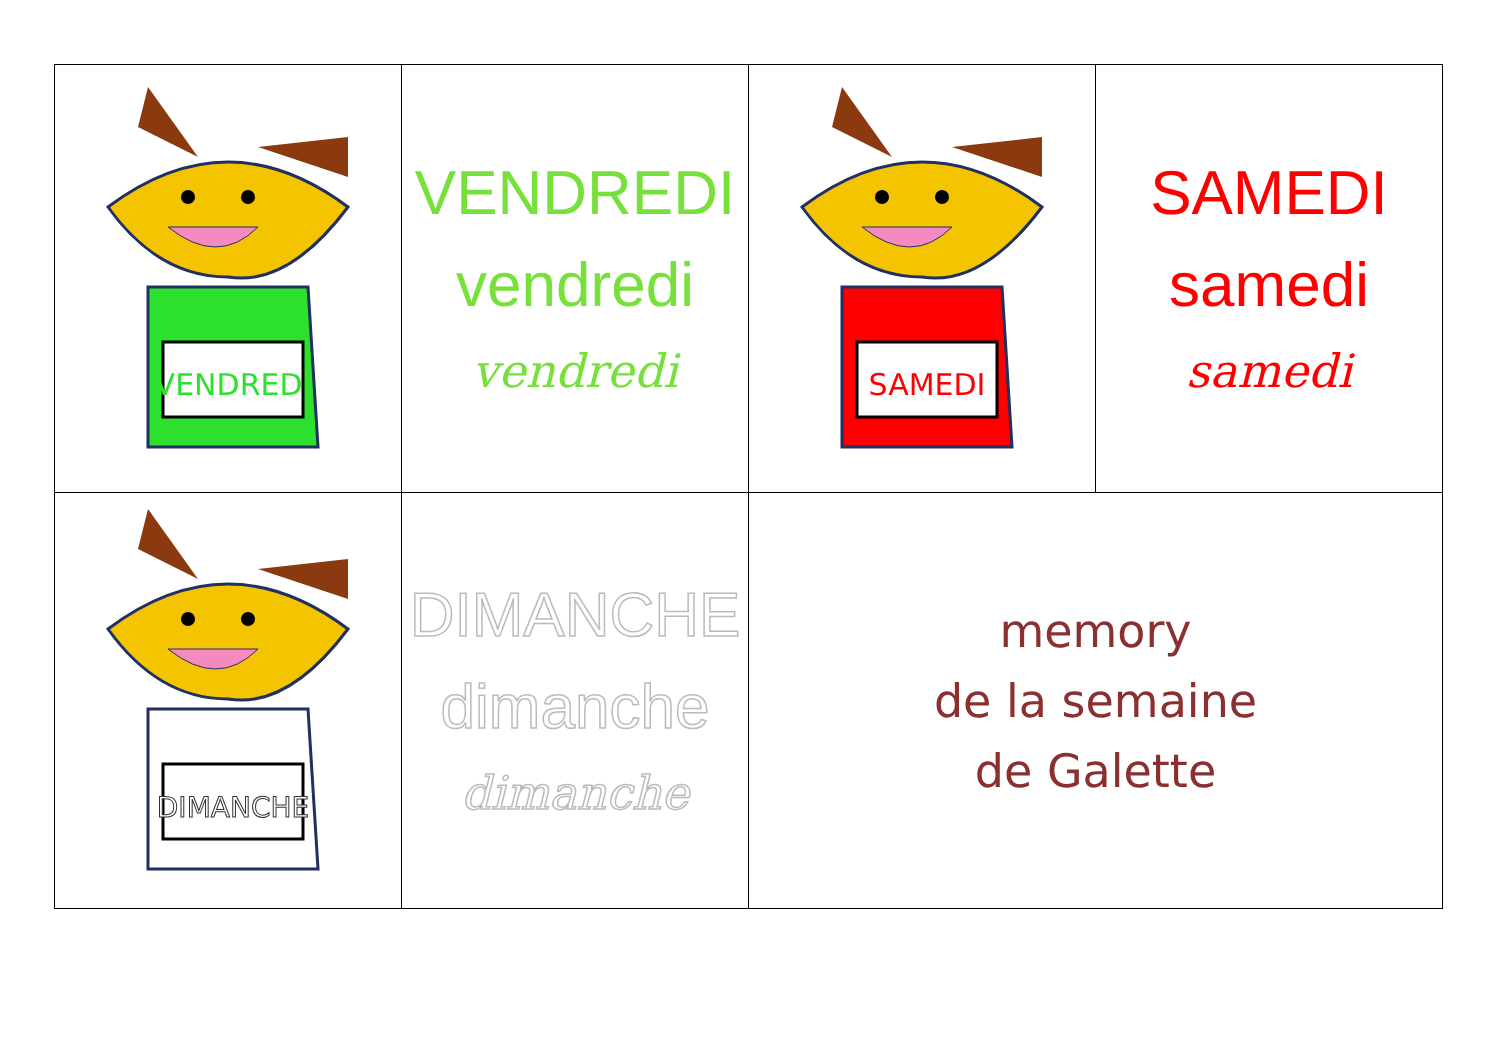| VENDREDI | VENDREDI vendredi vendredi | SAMEDI | SAMEDI samedi samedi |
| DIMANCHE | DIMANCHE dimanche dimanche | memory de la semaine de Galette | |